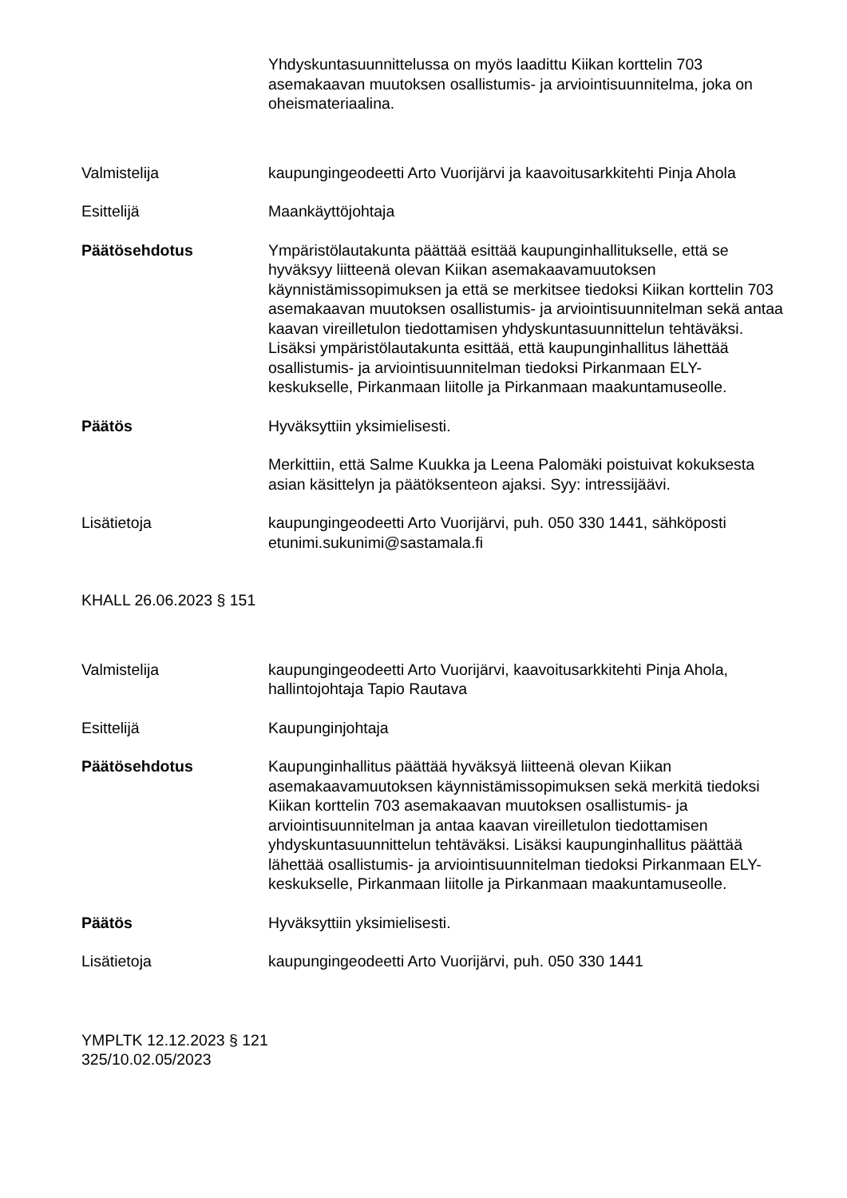Yhdyskuntasuunnittelussa on myös laadittu Kiikan korttelin 703 asemakaavan muutoksen osallistumis- ja arviointisuunnitelma, joka on oheismateriaalina.
Valmistelija kaupungingeodeetti Arto Vuorijärvi ja kaavoitusarkkitehti Pinja Ahola
Esittelijä Maankäyttöjohtaja
Päätösehdotus Ympäristölautakunta päättää esittää kaupunginhallitukselle, että se hyväksyy liitteenä olevan Kiikan asemakaavamuutoksen käynnistämissopimuksen ja että se merkitsee tiedoksi Kiikan korttelin 703 asemakaavan muutoksen osallistumis- ja arviointisuunnitelman sekä antaa kaavan vireilletulon tiedottamisen yhdyskuntasuunnittelun tehtäväksi. Lisäksi ympäristölautakunta esittää, että kaupunginhallitus lähettää osallistumis- ja arviointisuunnitelman tiedoksi Pirkanmaan ELY-keskukselle, Pirkanmaan liitolle ja Pirkanmaan maakuntamuseolle.
Päätös Hyväksyttiin yksimielisesti.
Merkittiin, että Salme Kuukka ja Leena Palomäki poistuivat kokuksesta asian käsittelyn ja päätöksenteon ajaksi. Syy: intressijäävi.
Lisätietoja kaupungingeodeetti Arto Vuorijärvi, puh. 050 330 1441, sähköposti etunimi.sukunimi@sastamala.fi
KHALL 26.06.2023 § 151
Valmistelija kaupungingeodeetti Arto Vuorijärvi, kaavoitusarkkitehti Pinja Ahola, hallintojohtaja Tapio Rautava
Esittelijä Kaupunginjohtaja
Päätösehdotus Kaupunginhallitus päättää hyväksyä liitteenä olevan Kiikan asemakaavamuutoksen käynnistämissopimuksen sekä merkitä tiedoksi Kiikan korttelin 703 asemakaavan muutoksen osallistumis- ja arviointisuunnitelman ja antaa kaavan vireilletulon tiedottamisen yhdyskuntasuunnittelun tehtäväksi. Lisäksi kaupunginhallitus päättää lähettää osallistumis- ja arviointisuunnitelman tiedoksi Pirkanmaan ELY-keskukselle, Pirkanmaan liitolle ja Pirkanmaan maakuntamuseolle.
Päätös Hyväksyttiin yksimielisesti.
Lisätietoja kaupungingeodeetti Arto Vuorijärvi, puh. 050 330 1441
YMPLTK 12.12.2023 § 121
325/10.02.05/2023